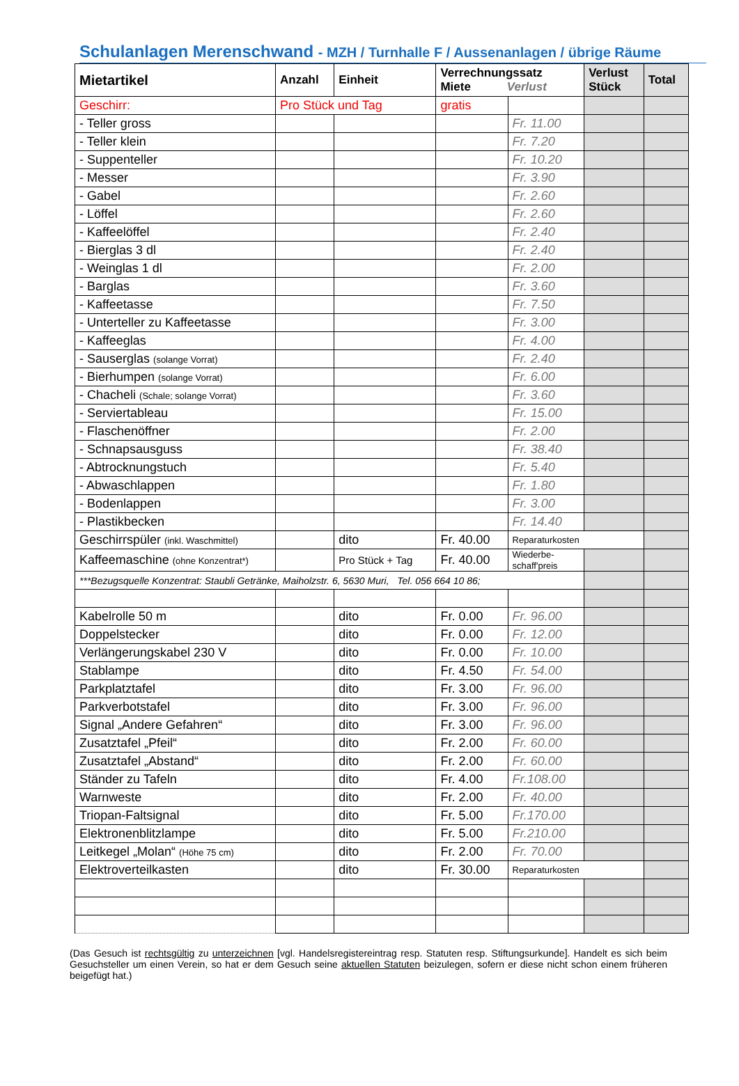Schulanlagen Merenschwand - MZH / Turnhalle F / Aussenanlagen / übrige Räume
| Mietartikel | Anzahl | Einheit | Verrechnungssatz Miete Verlust | | Verlust Stück | Total |
| --- | --- | --- | --- | --- | --- | --- |
| Geschirr: | Pro Stück und Tag | | gratis | | | |
| - Teller gross | | | | Fr. 11.00 | | |
| - Teller klein | | | | Fr. 7.20 | | |
| - Suppenteller | | | | Fr. 10.20 | | |
| - Messer | | | | Fr. 3.90 | | |
| - Gabel | | | | Fr. 2.60 | | |
| - Löffel | | | | Fr. 2.60 | | |
| - Kaffeelöffel | | | | Fr. 2.40 | | |
| - Bierglas 3 dl | | | | Fr. 2.40 | | |
| - Weinglas 1 dl | | | | Fr. 2.00 | | |
| - Barglas | | | | Fr. 3.60 | | |
| - Kaffeetasse | | | | Fr. 7.50 | | |
| - Unterteller zu Kaffeetasse | | | | Fr. 3.00 | | |
| - Kaffeeglas | | | | Fr. 4.00 | | |
| - Sauserglas (solange Vorrat) | | | | Fr. 2.40 | | |
| - Bierhumpen (solange Vorrat) | | | | Fr. 6.00 | | |
| - Chacheli (Schale; solange Vorrat) | | | | Fr. 3.60 | | |
| - Serviertableau | | | | Fr. 15.00 | | |
| - Flaschenöffner | | | | Fr. 2.00 | | |
| - Schnapsausguss | | | | Fr. 38.40 | | |
| - Abtrocknungstuch | | | | Fr. 5.40 | | |
| - Abwaschlappen | | | | Fr. 1.80 | | |
| - Bodenlappen | | | | Fr. 3.00 | | |
| - Plastikbecken | | | | Fr. 14.40 | | |
| Geschirrspüler (inkl. Waschmittel) | | dito | Fr. 40.00 | Reparaturkosten | | |
| Kaffeemaschine (ohne Konzentrat*) | | Pro Stück + Tag | Fr. 40.00 | Wiederbe- schaff'preis | | |
| ***Bezugsquelle Konzentrat: Staubli Getränke, Maiholzstr. 6, 5630 Muri, Tel. 056 664 10 86; | | | | | | |
| Kabelrolle 50 m | | dito | Fr. 0.00 | Fr. 96.00 | | |
| Doppelstecker | | dito | Fr. 0.00 | Fr. 12.00 | | |
| Verlängerungskabel 230 V | | dito | Fr. 0.00 | Fr. 10.00 | | |
| Stablampe | | dito | Fr. 4.50 | Fr. 54.00 | | |
| Parkplatztafel | | dito | Fr. 3.00 | Fr. 96.00 | | |
| Parkverbotstafel | | dito | Fr. 3.00 | Fr. 96.00 | | |
| Signal „Andere Gefahren“ | | dito | Fr. 3.00 | Fr. 96.00 | | |
| Zusatztafel „Pfeil“ | | dito | Fr. 2.00 | Fr. 60.00 | | |
| Zusatztafel „Abstand“ | | dito | Fr. 2.00 | Fr. 60.00 | | |
| Ständer zu Tafeln | | dito | Fr. 4.00 | Fr.108.00 | | |
| Warnweste | | dito | Fr. 2.00 | Fr. 40.00 | | |
| Triopan-Faltsignal | | dito | Fr. 5.00 | Fr.170.00 | | |
| Elektronenblitzlampe | | dito | Fr. 5.00 | Fr.210.00 | | |
| Leitkegel „Molan“ (Höhe 75 cm) | | dito | Fr. 2.00 | Fr. 70.00 | | |
| Elektroverteilkasten | | dito | Fr. 30.00 | Reparaturkosten | | |
(Das Gesuch ist rechtsgültig zu unterzeichnen [vgl. Handelsregistereintrag resp. Statuten resp. Stiftungsurkunde]. Handelt es sich beim Gesuchsteller um einen Verein, so hat er dem Gesuch seine aktuellen Statuten beizulegen, sofern er diese nicht schon einem früheren beigefügt hat.)